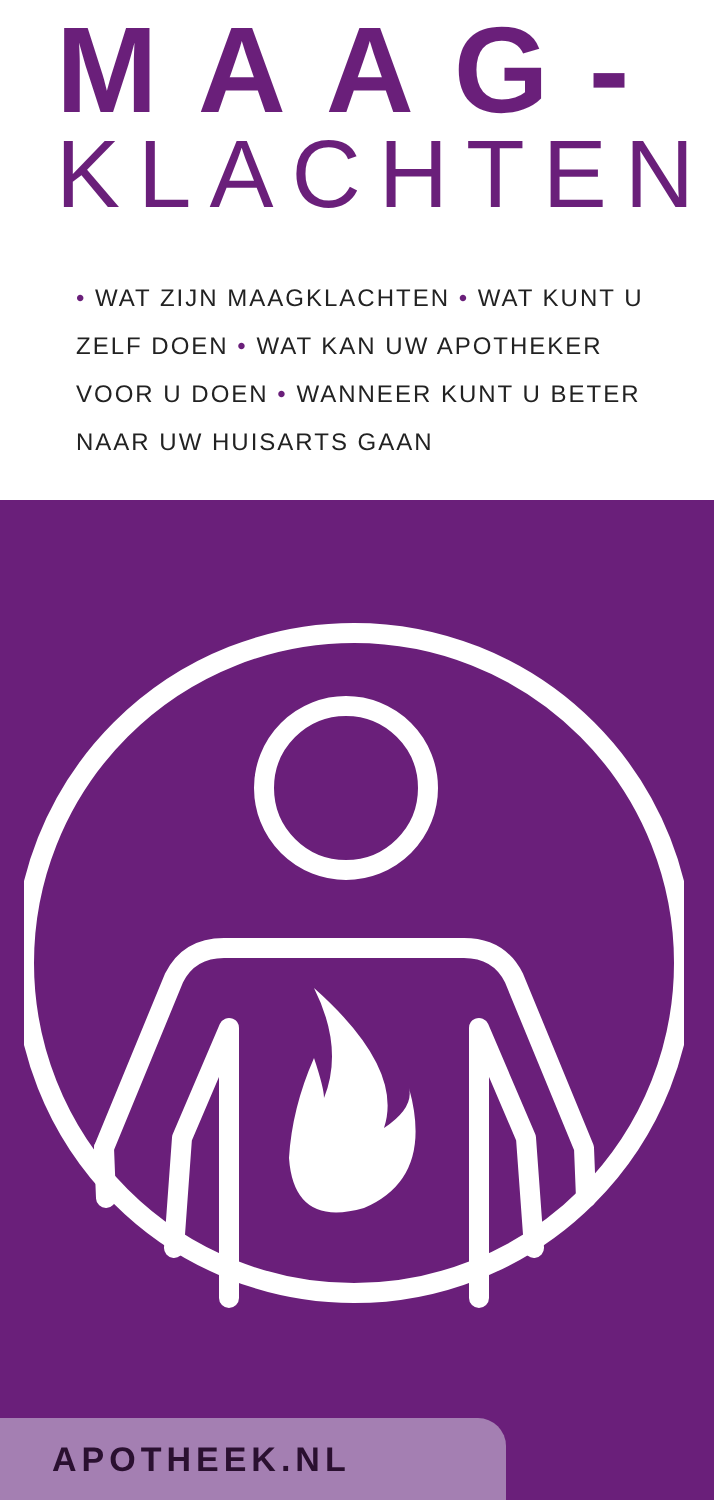MAAG-
KLACHTEN
• WAT ZIJN MAAGKLACHTEN • WAT KUNT U ZELF DOEN • WAT KAN UW APOTHEKER VOOR U DOEN • WANNEER KUNT U BETER NAAR UW HUISARTS GAAN
APOTHEEK.NL